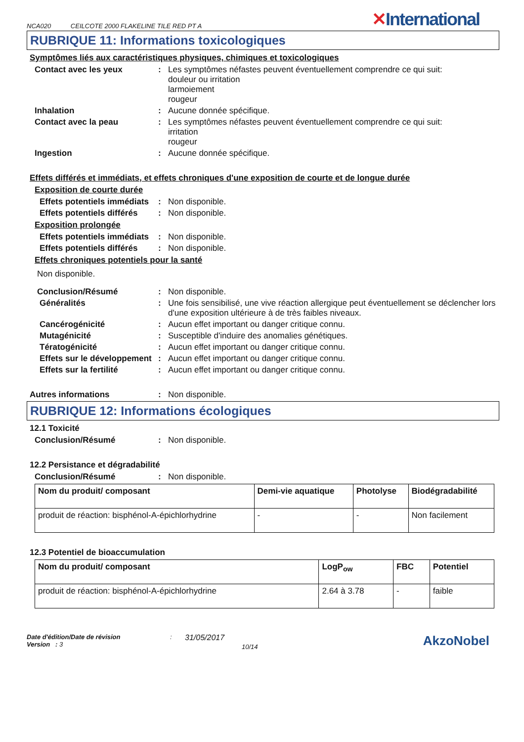NCA020 CEILCOTE 2000 FLAKELINE TILE RED PT A
✕International
RUBRIQUE 11: Informations toxicologiques
Symptômes liés aux caractéristiques physiques, chimiques et toxicologiques
Contact avec les yeux : Les symptômes néfastes peuvent éventuellement comprendre ce qui suit:
douleur ou irritation
larmoiement
rougeur
Inhalation : Aucune donnée spécifique.
Contact avec la peau : Les symptômes néfastes peuvent éventuellement comprendre ce qui suit:
irritation
rougeur
Ingestion : Aucune donnée spécifique.
Effets différés et immédiats, et effets chroniques d'une exposition de courte et de longue durée
Exposition de courte durée
Effets potentiels immédiats
: Non disponible.
Effets potentiels différés
: Non disponible.
Exposition prolongée
Effets potentiels immédiats
: Non disponible.
Effets potentiels différés
: Non disponible.
Effets chroniques potentiels pour la santé
Non disponible.
Conclusion/Résumé : Non disponible.
Généralités : Une fois sensibilisé, une vive réaction allergique peut éventuellement se déclencher lors d'une exposition ultérieure à de très faibles niveaux.
Cancérogénicité : Aucun effet important ou danger critique connu.
Mutagénicité : Susceptible d'induire des anomalies génétiques.
Tératogénicité : Aucun effet important ou danger critique connu.
Effets sur le développement
: Aucun effet important ou danger critique connu.
Effets sur la fertilité : Aucun effet important ou danger critique connu.
Autres informations : Non disponible.
RUBRIQUE 12: Informations écologiques
12.1 Toxicité
Conclusion/Résumé : Non disponible.
12.2 Persistance et dégradabilité
Conclusion/Résumé : Non disponible.
| Nom du produit/ composant | Demi-vie aquatique | Photolyse | Biodégradabilité |
| --- | --- | --- | --- |
| produit de réaction: bisphénol-A-épichlorhydrine | - | - | Non facilement |
12.3 Potentiel de bioaccumulation
| Nom du produit/ composant | LogP<sub>ow</sub> | FBC | Potentiel |
| --- | --- | --- | --- |
| produit de réaction: bisphénol-A-épichlorhydrine | 2.64 à 3.78 | - | faible |
Date d'édition/Date de révision
Version : 3
:
31/05/2017
10/14
AkzoNobel